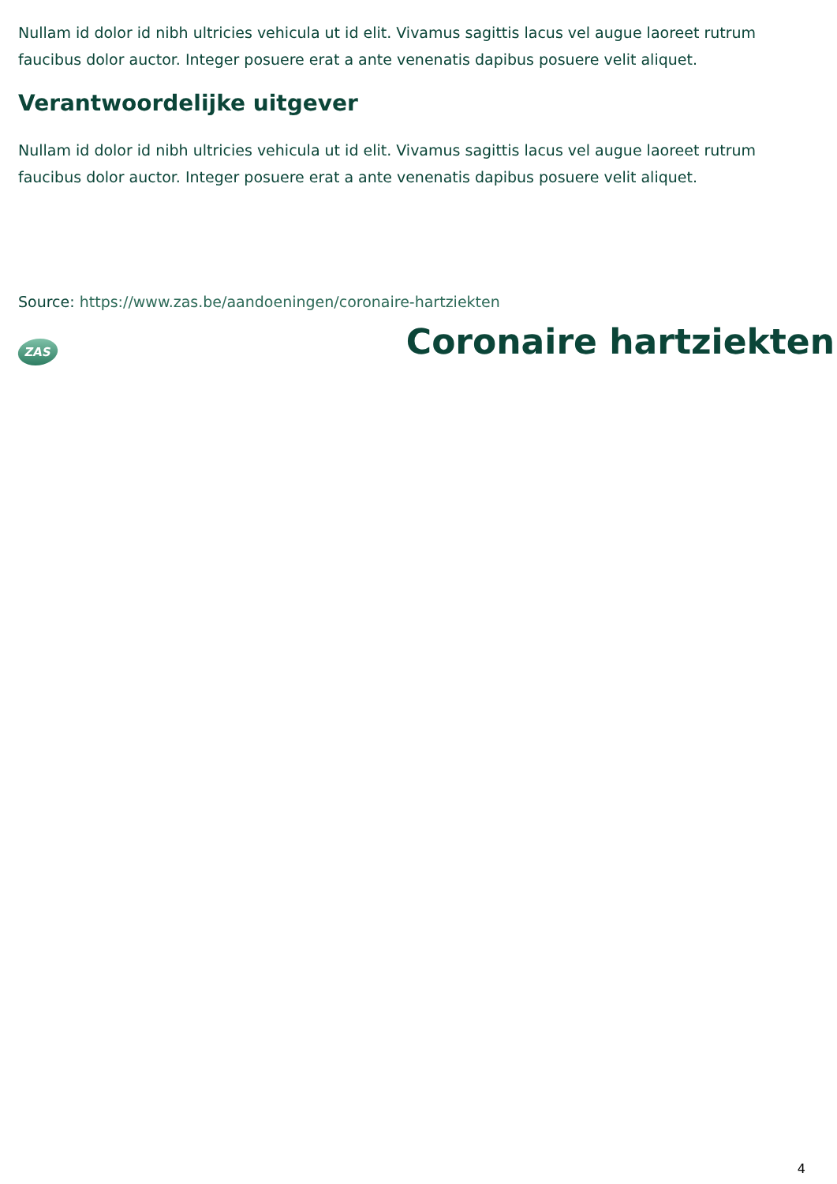Nullam id dolor id nibh ultricies vehicula ut id elit. Vivamus sagittis lacus vel augue laoreet rutrum faucibus dolor auctor. Integer posuere erat a ante venenatis dapibus posuere velit aliquet.
Verantwoordelijke uitgever
Nullam id dolor id nibh ultricies vehicula ut id elit. Vivamus sagittis lacus vel augue laoreet rutrum faucibus dolor auctor. Integer posuere erat a ante venenatis dapibus posuere velit aliquet.
Source: https://www.zas.be/aandoeningen/coronaire-hartziekten
ZAS
Coronaire hartziekten
4